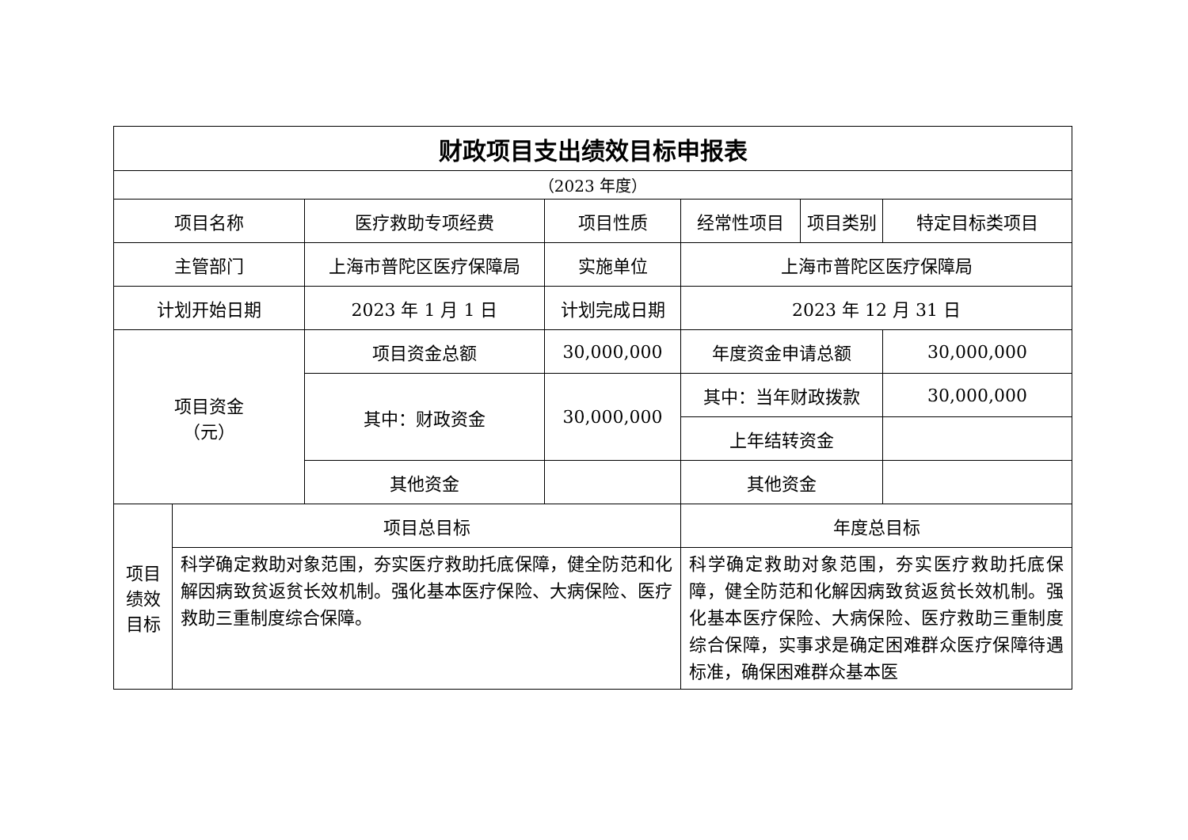| 财政项目支出绩效目标申报表 | | | | | | |
| （2023 年度） | | | | | | |
| 项目名称 | | 医疗救助专项经费 | 项目性质 | 经常性项目 | 项目类别 | 特定目标类项目 |
| 主管部门 | | 上海市普陀区医疗保障局 | 实施单位 | 上海市普陀区医疗保障局 | | |
| 计划开始日期 | | 2023 年 1 月 1 日 | 计划完成日期 | 2023 年 12 月 31 日 | | |
| 项目资金 （元） | | 项目资金总额 | 30,000,000 | 年度资金申请总额 | | 30,000,000 |
| | | 其中：财政资金 | 30,000,000 | 其中：当年财政拨款 | | 30,000,000 |
| | | | | 上年结转资金 | | |
| | | 其他资金 | | 其他资金 | | |
| 项目 绩效 目标 | 项目总目标 | | | 年度总目标 | | |
| | 科学确定救助对象范围，夯实医疗救助托底保障，健全防范和化解因病致贫返贫长效机制。强化基本医疗保险、大病保险、医疗救助三重制度综合保障。 | | | 科学确定救助对象范围，夯实医疗救助托底保障，健全防范和化解因病致贫返贫长效机制。强化基本医疗保险、大病保险、医疗救助三重制度综合保障，实事求是确定困难群众医疗保障待遇标准，确保困难群众基本医 | | |